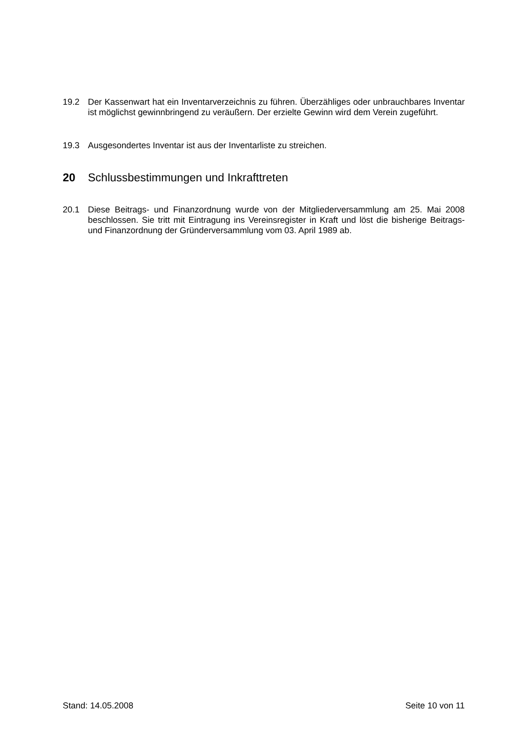19.2 Der Kassenwart hat ein Inventarverzeichnis zu führen. Überzähliges oder unbrauchbares Inventar ist möglichst gewinnbringend zu veräußern. Der erzielte Gewinn wird dem Verein zugeführt.
19.3 Ausgesondertes Inventar ist aus der Inventarliste zu streichen.
20 Schlussbestimmungen und Inkrafttreten
20.1 Diese Beitrags- und Finanzordnung wurde von der Mitgliederversammlung am 25. Mai 2008 beschlossen. Sie tritt mit Eintragung ins Vereinsregister in Kraft und löst die bisherige Beitrags- und Finanzordnung der Gründerversammlung vom 03. April 1989 ab.
Stand: 14.05.2008 Seite 10 von 11